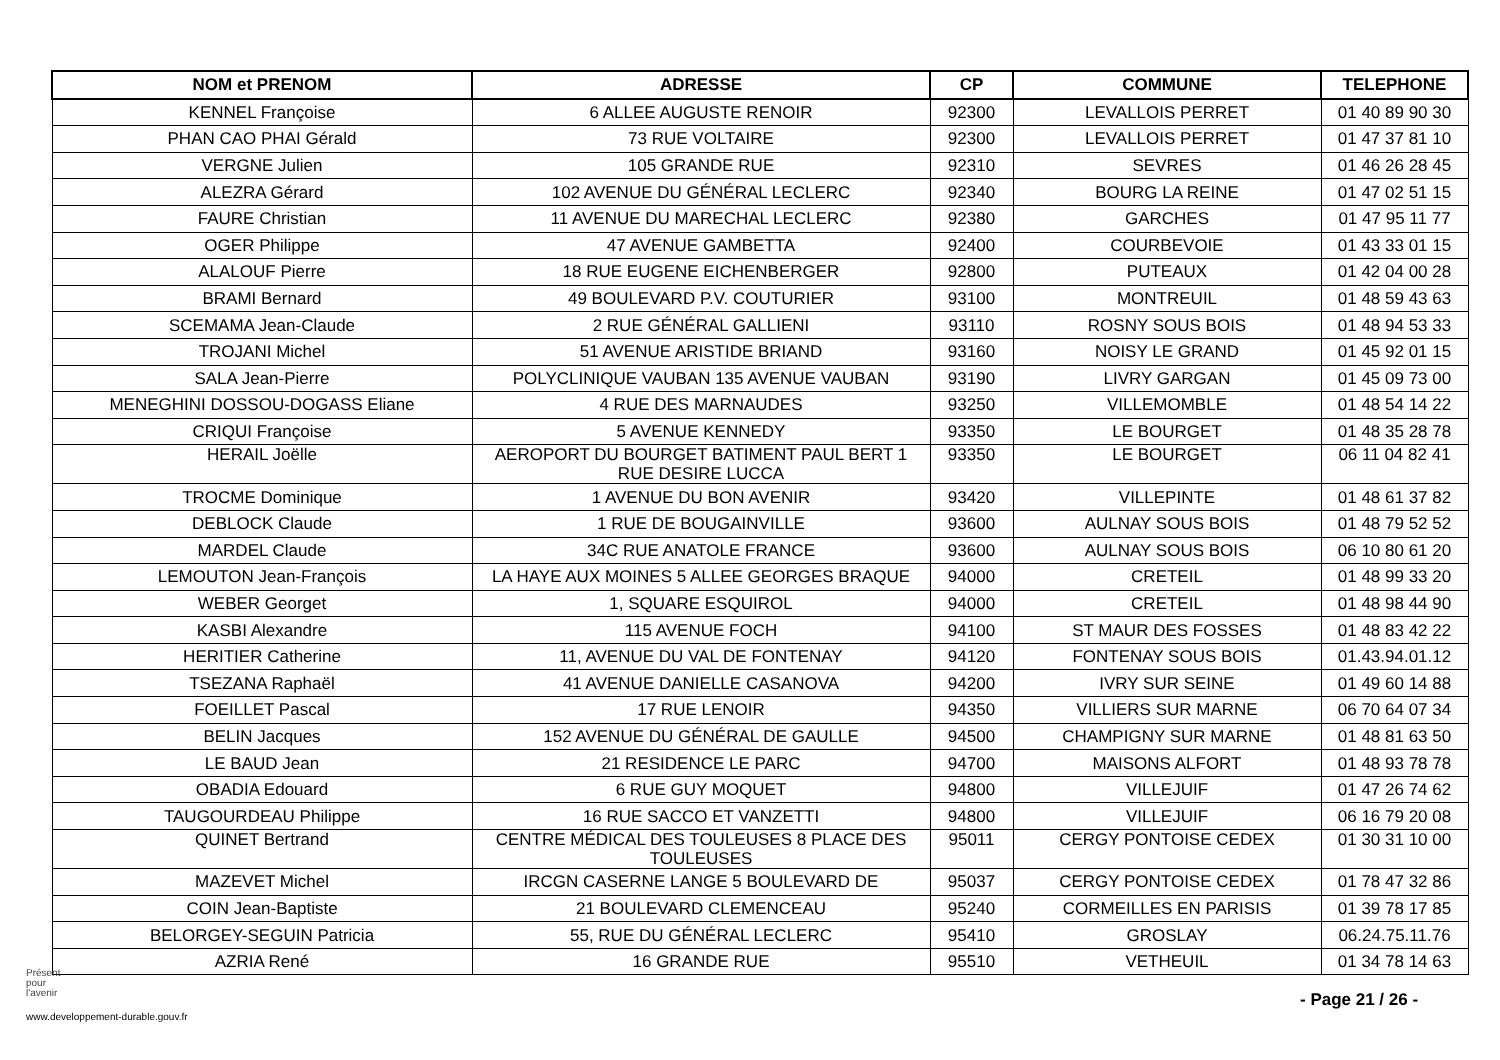| NOM et PRENOM | ADRESSE | CP | COMMUNE | TELEPHONE |
| --- | --- | --- | --- | --- |
| KENNEL Françoise | 6 ALLEE AUGUSTE RENOIR | 92300 | LEVALLOIS PERRET | 01 40 89 90 30 |
| PHAN CAO PHAI Gérald | 73 RUE VOLTAIRE | 92300 | LEVALLOIS PERRET | 01 47 37 81 10 |
| VERGNE Julien | 105 GRANDE RUE | 92310 | SEVRES | 01 46 26 28 45 |
| ALEZRA Gérard | 102 AVENUE DU GÉNÉRAL LECLERC | 92340 | BOURG LA REINE | 01 47 02 51 15 |
| FAURE Christian | 11 AVENUE DU MARECHAL LECLERC | 92380 | GARCHES | 01 47 95 11 77 |
| OGER Philippe | 47 AVENUE GAMBETTA | 92400 | COURBEVOIE | 01 43 33 01 15 |
| ALALOUF Pierre | 18 RUE EUGENE EICHENBERGER | 92800 | PUTEAUX | 01 42 04 00 28 |
| BRAMI Bernard | 49 BOULEVARD P.V. COUTURIER | 93100 | MONTREUIL | 01 48 59 43 63 |
| SCEMAMA Jean-Claude | 2 RUE GÉNÉRAL GALLIENI | 93110 | ROSNY SOUS BOIS | 01 48 94 53 33 |
| TROJANI Michel | 51 AVENUE ARISTIDE BRIAND | 93160 | NOISY LE GRAND | 01 45 92 01 15 |
| SALA Jean-Pierre | POLYCLINIQUE VAUBAN 135 AVENUE VAUBAN | 93190 | LIVRY GARGAN | 01 45 09 73 00 |
| MENEGHINI DOSSOU-DOGASS Eliane | 4 RUE DES MARNAUDES | 93250 | VILLEMOMBLE | 01 48 54 14 22 |
| CRIQUI Françoise | 5 AVENUE KENNEDY | 93350 | LE BOURGET | 01 48 35 28 78 |
| HERAIL Joëlle | AEROPORT DU BOURGET BATIMENT PAUL BERT 1 RUE DESIRE LUCCA | 93350 | LE BOURGET | 06 11 04 82 41 |
| TROCME Dominique | 1 AVENUE DU BON AVENIR | 93420 | VILLEPINTE | 01 48 61 37 82 |
| DEBLOCK Claude | 1 RUE DE BOUGAINVILLE | 93600 | AULNAY SOUS BOIS | 01 48 79 52 52 |
| MARDEL Claude | 34C RUE ANATOLE FRANCE | 93600 | AULNAY SOUS BOIS | 06 10 80 61 20 |
| LEMOUTON Jean-François | LA HAYE AUX MOINES 5 ALLEE GEORGES BRAQUE | 94000 | CRETEIL | 01 48 99 33 20 |
| WEBER Georget | 1, SQUARE ESQUIROL | 94000 | CRETEIL | 01 48 98 44 90 |
| KASBI Alexandre | 115 AVENUE FOCH | 94100 | ST MAUR DES FOSSES | 01 48 83 42 22 |
| HERITIER Catherine | 11, AVENUE DU VAL DE FONTENAY | 94120 | FONTENAY SOUS BOIS | 01.43.94.01.12 |
| TSEZANA Raphaël | 41 AVENUE DANIELLE CASANOVA | 94200 | IVRY SUR SEINE | 01 49 60 14 88 |
| FOEILLET Pascal | 17 RUE LENOIR | 94350 | VILLIERS SUR MARNE | 06 70 64 07 34 |
| BELIN Jacques | 152 AVENUE DU GÉNÉRAL DE GAULLE | 94500 | CHAMPIGNY SUR MARNE | 01 48 81 63 50 |
| LE BAUD Jean | 21 RESIDENCE LE PARC | 94700 | MAISONS ALFORT | 01 48 93 78 78 |
| OBADIA Edouard | 6 RUE GUY MOQUET | 94800 | VILLEJUIF | 01 47 26 74 62 |
| TAUGOURDEAU Philippe | 16 RUE SACCO ET VANZETTI | 94800 | VILLEJUIF | 06 16 79 20 08 |
| QUINET Bertrand | CENTRE MÉDICAL DES TOULEUSES 8 PLACE DES TOULEUSES | 95011 | CERGY PONTOISE CEDEX | 01 30 31 10 00 |
| MAZEVET Michel | IRCGN CASERNE LANGE 5 BOULEVARD DE | 95037 | CERGY PONTOISE CEDEX | 01 78 47 32 86 |
| COIN Jean-Baptiste | 21 BOULEVARD CLEMENCEAU | 95240 | CORMEILLES EN PARISIS | 01 39 78 17 85 |
| BELORGEY-SEGUIN Patricia | 55, RUE DU GÉNÉRAL LECLERC | 95410 | GROSLAY | 06.24.75.11.76 |
| AZRIA René | 16 GRANDE RUE | 95510 | VETHEUIL | 01 34 78 14 63 |
Présent
pour
l'avenir
www.developpement-durable.gouv.fr
- Page 21 / 26 -